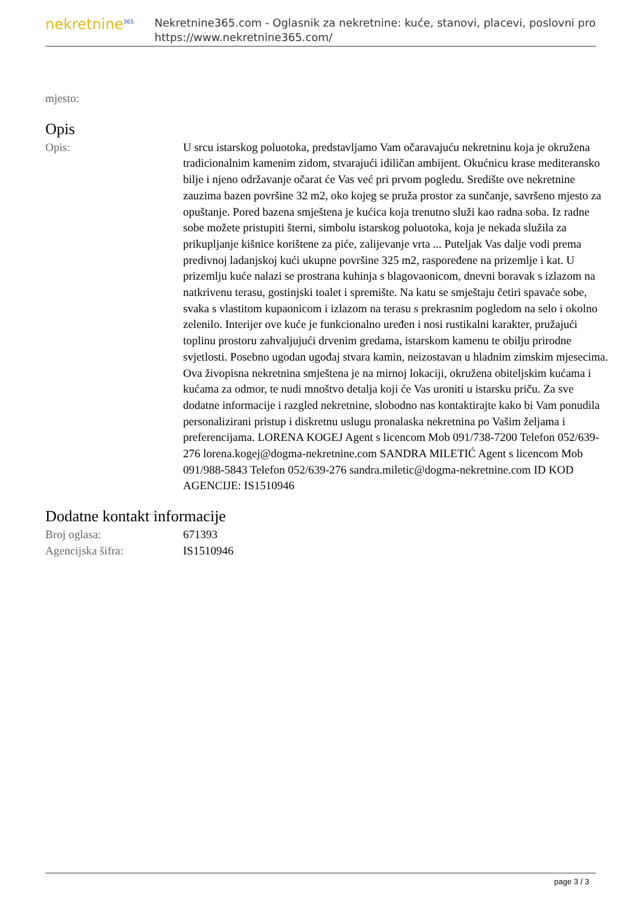nekretnine<sup>365</sup>
Nekretnine365.com - Oglasnik za nekretnine: kuće, stanovi, placevi, poslovni pro
https://www.nekretnine365.com/
| mjesto: | |
Opis
| Opis: | U srcu istarskog poluotoka, predstavljamo Vam očaravajuću nekretninu koja je okružena tradicionalnim kamenim zidom, stvarajući idiličan ambijent. Okućnicu krase mediteransko bilje i njeno održavanje očarat će Vas već pri prvom pogledu. Središte ove nekretnine zauzima bazen površine 32 m2, oko kojeg se pruža prostor za sunčanje, savršeno mjesto za opuštanje. Pored bazena smještena je kućica koja trenutno služi kao radna soba. Iz radne sobe možete pristupiti šterni, simbolu istarskog poluotoka, koja je nekada služila za prikupljanje kišnice korištene za piće, zalijevanje vrta ... Puteljak Vas dalje vodi prema predivnoj ladanjskoj kući ukupne površine 325 m2, raspoređene na prizemlje i kat. U prizemlju kuće nalazi se prostrana kuhinja s blagovaonicom, dnevni boravak s izlazom na natkrivenu terasu, gostinjski toalet i spremište. Na katu se smještaju četiri spavaće sobe, svaka s vlastitom kupaonicom i izlazom na terasu s prekrasnim pogledom na selo i okolno zelenilo. Interijer ove kuće je funkcionalno uređen i nosi rustikalni karakter, pružajući toplinu prostoru zahvaljujući drvenim gredama, istarskom kamenu te obilju prirodne svjetlosti. Posebno ugodan ugođaj stvara kamin, neizostavan u hladnim zimskim mjesecima. Ova živopisna nekretnina smještena je na mirnoj lokaciji, okružena obiteljskim kućama i kućama za odmor, te nudi mnoštvo detalja koji će Vas uroniti u istarsku priču. Za sve dodatne informacije i razgled nekretnine, slobodno nas kontaktirajte kako bi Vam ponudila personalizirani pristup i diskretnu uslugu pronalaska nekretnina po Vašim željama i preferencijama. LORENA KOGEJ Agent s licencom Mob 091/738-7200 Telefon 052/639-276 lorena.kogej@dogma-nekretnine.com SANDRA MILETIĆ Agent s licencom Mob 091/988-5843 Telefon 052/639-276 sandra.miletic@dogma-nekretnine.com ID KOD AGENCIJE: IS1510946 |
Dodatne kontakt informacije
| Broj oglasa: | 671393 |
| Agencijska šifra: | IS1510946 |
page 3 / 3